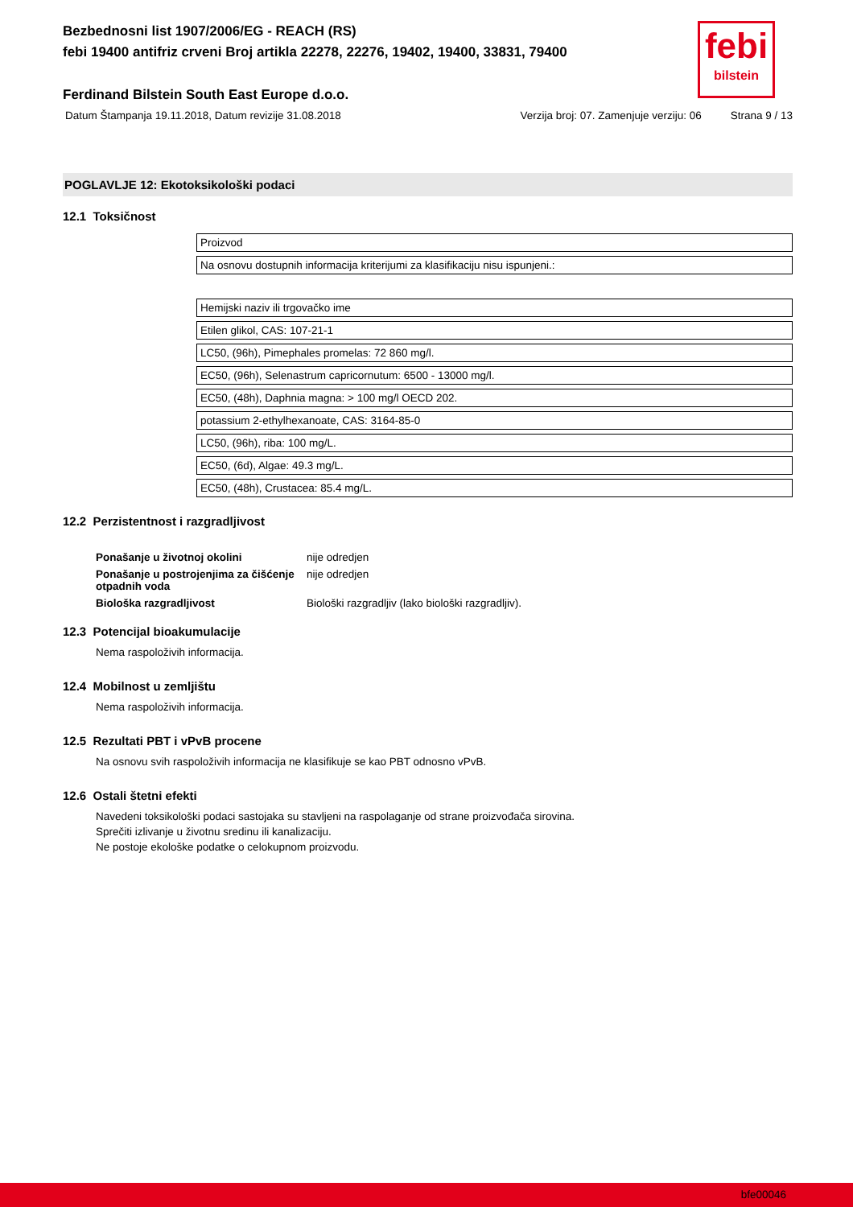febi
bilstein
Bezbednosni list 1907/2006/EG - REACH (RS)
febi 19400 antifriz crveni Broj artikla 22278, 22276, 19402, 19400, 33831, 79400
Ferdinand Bilstein South East Europe d.o.o.
Datum Štampanja 19.11.2018, Datum revizije 31.08.2018 Verzija broj: 07. Zamenjuje verziju: 06 Strana 9 / 13
POGLAVLJE 12: Ekotoksikološki podaci
12.1 Toksičnost
| Proizvod |
| Na osnovu dostupnih informacija kriterijumi za klasifikaciju nisu ispunjeni.: |
| Hemijski naziv ili trgovačko ime |
| Etilen glikol, CAS: 107-21-1 |
| LC50, (96h), Pimephales promelas: 72 860 mg/l. |
| EC50, (96h), Selenastrum capricornutum: 6500 - 13000 mg/l. |
| EC50, (48h), Daphnia magna: > 100 mg/l OECD 202. |
| potassium 2-ethylhexanoate, CAS: 3164-85-0 |
| LC50, (96h), riba: 100 mg/L. |
| EC50, (6d), Algae: 49.3 mg/L. |
| EC50, (48h), Crustacea: 85.4 mg/L. |
12.2 Perzistentnost i razgradljivost
| Ponašanje u životnoj okolini | nije odredjen |
| Ponašanje u postrojenjima za čišćenje otpadnih voda | nije odredjen |
| Biološka razgradljivost | Biološki razgradljiv (lako biološki razgradljiv). |
12.3 Potencijal bioakumulacije
Nema raspoloživih informacija.
12.4 Mobilnost u zemljištu
Nema raspoloživih informacija.
12.5 Rezultati PBT i vPvB procene
Na osnovu svih raspoloživih informacija ne klasifikuje se kao PBT odnosno vPvB.
12.6 Ostali štetni efekti
Navedeni toksikološki podaci sastojaka su stavljeni na raspolaganje od strane proizvođača sirovina.
Sprečiti izlivanje u životnu sredinu ili kanalizaciju.
Ne postoje ekološke podatke o celokupnom proizvodu.
bfe00046